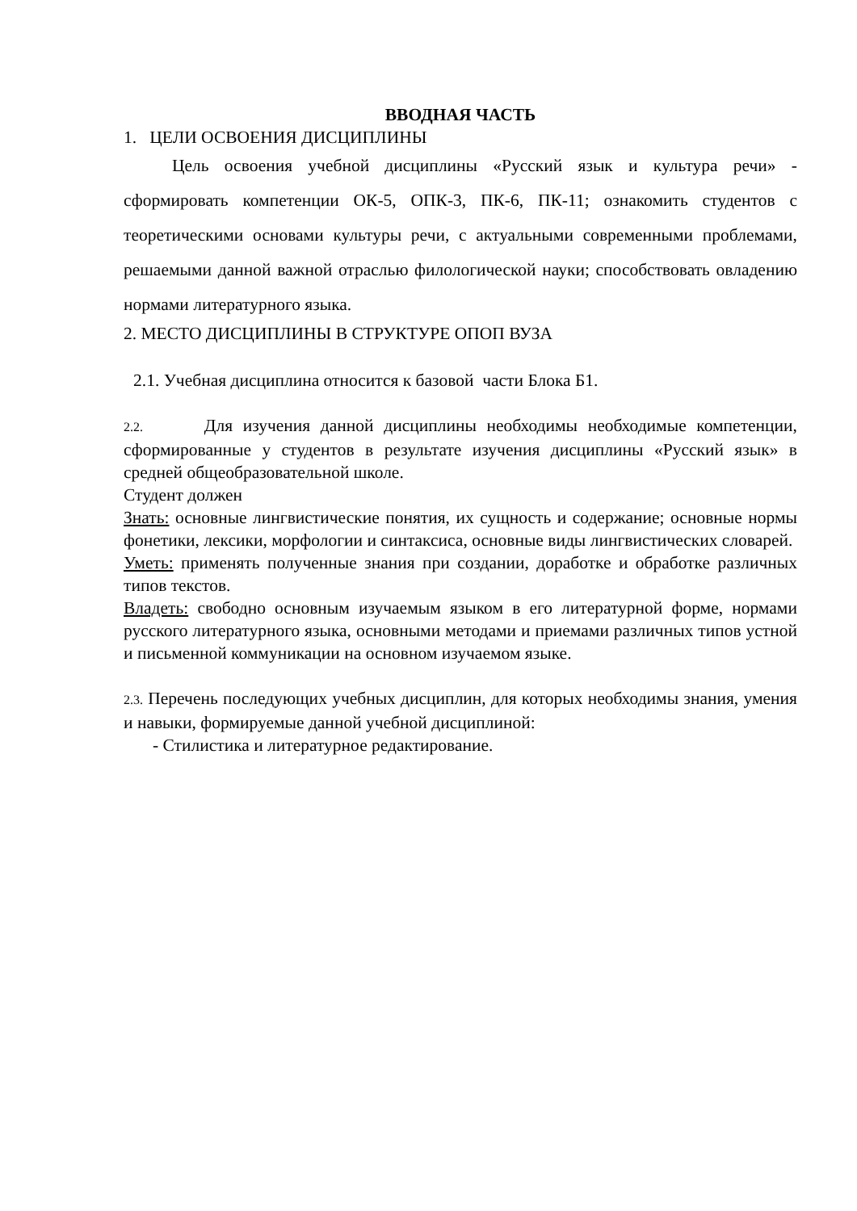ВВОДНАЯ ЧАСТЬ
1. ЦЕЛИ ОСВОЕНИЯ ДИСЦИПЛИНЫ
Цель освоения учебной дисциплины «Русский язык и культура речи» - сформировать компетенции ОК-5, ОПК-3, ПК-6, ПК-11; ознакомить студентов с теоретическими основами культуры речи, с актуальными современными проблемами, решаемыми данной важной отраслью филологической науки; способствовать овладению нормами литературного языка.
2. МЕСТО ДИСЦИПЛИНЫ В СТРУКТУРЕ ОПОП ВУЗА
2.1. Учебная дисциплина относится к базовой части Блока Б1.
2.2. Для изучения данной дисциплины необходимы необходимые компетенции, сформированные у студентов в результате изучения дисциплины «Русский язык» в средней общеобразовательной школе.
Студент должен
Знать: основные лингвистические понятия, их сущность и содержание; основные нормы фонетики, лексики, морфологии и синтаксиса, основные виды лингвистических словарей.
Уметь: применять полученные знания при создании, доработке и обработке различных типов текстов.
Владеть: свободно основным изучаемым языком в его литературной форме, нормами русского литературного языка, основными методами и приемами различных типов устной и письменной коммуникации на основном изучаемом языке.
2.3. Перечень последующих учебных дисциплин, для которых необходимы знания, умения и навыки, формируемые данной учебной дисциплиной:
- Стилистика и литературное редактирование.